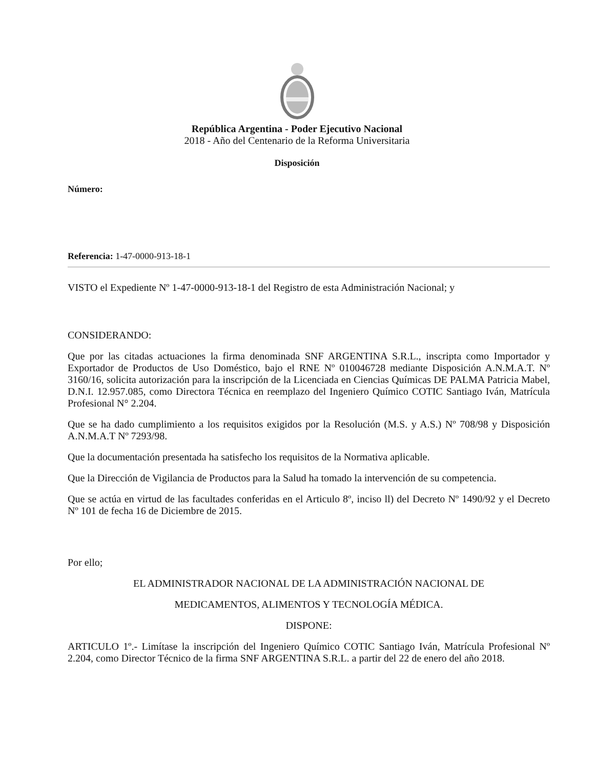República Argentina - Poder Ejecutivo Nacional
2018 - Año del Centenario de la Reforma Universitaria
Disposición
Número:
Referencia: 1-47-0000-913-18-1
VISTO el Expediente Nº 1-47-0000-913-18-1 del Registro de esta Administración Nacional; y
CONSIDERANDO:
Que por las citadas actuaciones la firma denominada SNF ARGENTINA S.R.L., inscripta como Importador y Exportador de Productos de Uso Doméstico, bajo el RNE Nº 010046728 mediante Disposición A.N.M.A.T. Nº 3160/16, solicita autorización para la inscripción de la Licenciada en Ciencias Químicas DE PALMA Patricia Mabel, D.N.I. 12.957.085, como Directora Técnica en reemplazo del Ingeniero Químico COTIC Santiago Iván, Matrícula Profesional N° 2.204.
Que se ha dado cumplimiento a los requisitos exigidos por la Resolución (M.S. y A.S.) Nº 708/98 y Disposición A.N.M.A.T Nº 7293/98.
Que la documentación presentada ha satisfecho los requisitos de la Normativa aplicable.
Que la Dirección de Vigilancia de Productos para la Salud ha tomado la intervención de su competencia.
Que se actúa en virtud de las facultades conferidas en el Articulo 8º, inciso ll) del Decreto Nº 1490/92 y el Decreto Nº 101 de fecha 16 de Diciembre de 2015.
Por ello;
EL ADMINISTRADOR NACIONAL DE LA ADMINISTRACIÓN NACIONAL DE
MEDICAMENTOS, ALIMENTOS Y TECNOLOGÍA MÉDICA.
DISPONE:
ARTICULO 1º.- Limítase la inscripción del Ingeniero Químico COTIC Santiago Iván, Matrícula Profesional Nº 2.204, como Director Técnico de la firma SNF ARGENTINA S.R.L. a partir del 22 de enero del año 2018.